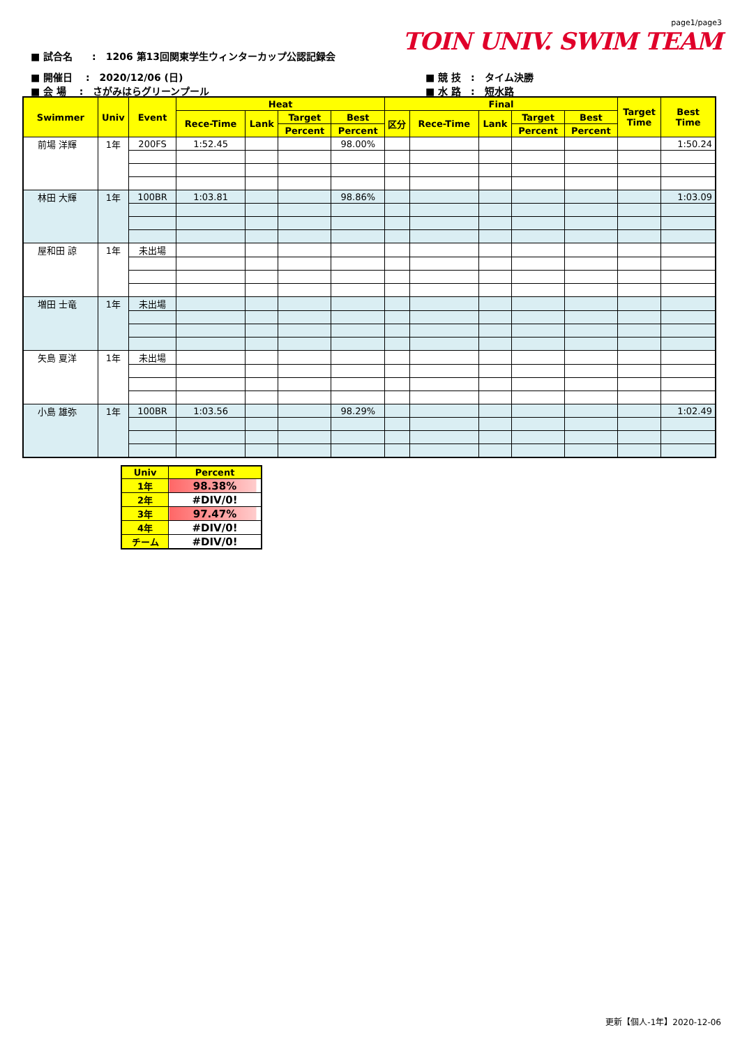page1/page3
TOIN UNIV. SWIM TEAM
■ 試合名　　:　1206 第13回関東学生ウィンターカップ公認記録会
■ 開催日　 :　2020/12/06 (日)
■ 会 場　 :　さがみはらグリーンプール
■ 競 技　:　タイム決勝
■ 水 路　:　短水路
| Swimmer | Univ | Event | Heat | | | | Final | | | | | Target Time | Best Time |
| --- | --- | --- | --- | --- | --- | --- | --- | --- | --- | --- | --- | --- | --- |
| | | | Rece-Time | Lank | Target | Best | 区分 | Rece-Time | Lank | Target | Best | | |
| | | | | | Percent | Percent | | | | Percent | Percent | | |
| 前場 洋輝 | 1年 | 200FS | 1:52.45 | | | 98.00% | | | | | | | 1:50.24 |
| 林田 大輝 | 1年 | 100BR | 1:03.81 | | | 98.86% | | | | | | | 1:03.09 |
| 屋和田 諒 | 1年 | 未出場 | | | | | | | | | | | |
| 増田 士竜 | 1年 | 未出場 | | | | | | | | | | | |
| 矢島 夏洋 | 1年 | 未出場 | | | | | | | | | | | |
| 小島 雄弥 | 1年 | 100BR | 1:03.56 | | | 98.29% | | | | | | | 1:02.49 |
| Univ | Percent |
| --- | --- |
| 1年 | 98.38% |
| 2年 | #DIV/0! |
| 3年 | 97.47% |
| 4年 | #DIV/0! |
| チーム | #DIV/0! |
更新【個人-1年】2020-12-06